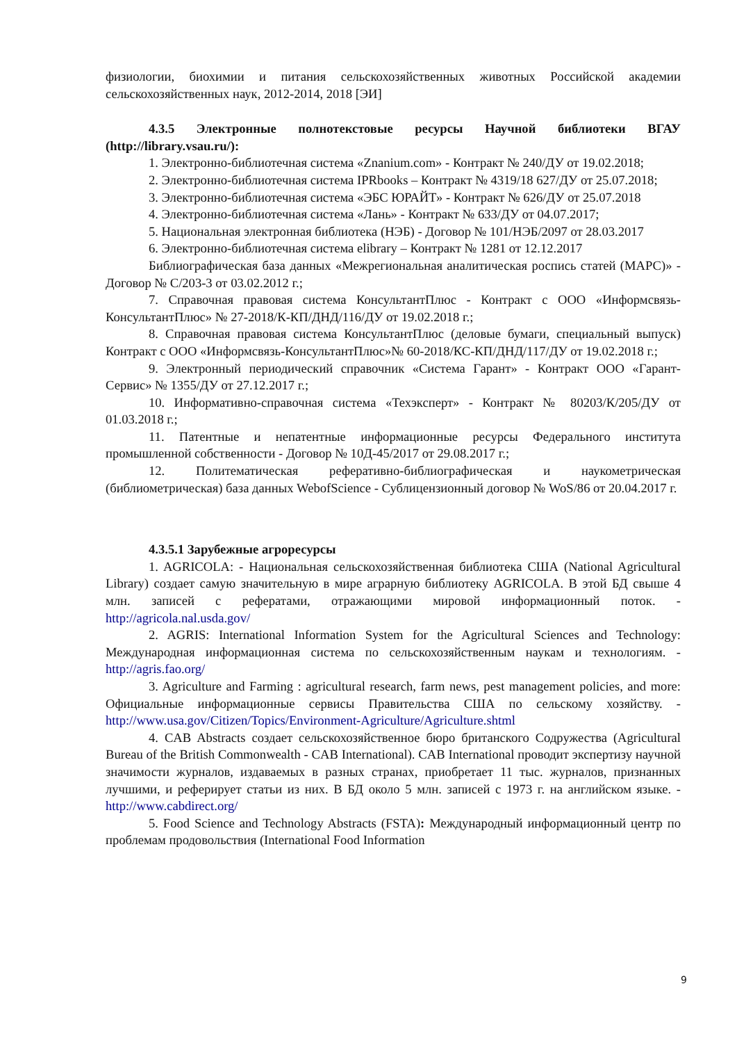физиологии, биохимии и питания сельскохозяйственных животных Российской академии сельскохозяйственных наук, 2012-2014, 2018 [ЭИ]
4.3.5 Электронные полнотекстовые ресурсы Научной библиотеки ВГАУ (http://library.vsau.ru/):
1. Электронно-библиотечная система «Znanium.com» - Контракт № 240/ДУ от 19.02.2018;
2. Электронно-библиотечная система IPRbooks – Контракт № 4319/18 627/ДУ от 25.07.2018;
3. Электронно-библиотечная система «ЭБС ЮРАЙТ» - Контракт № 626/ДУ от 25.07.2018
4. Электронно-библиотечная система «Лань» - Контракт № 633/ДУ от 04.07.2017;
5. Национальная электронная библиотека (НЭБ) - Договор № 101/НЭБ/2097 от 28.03.2017
6. Электронно-библиотечная система elibrary – Контракт № 1281 от 12.12.2017
Библиографическая база данных «Межрегиональная аналитическая роспись статей (МАРС)» - Договор № С/203-3 от 03.02.2012 г.;
7. Справочная правовая система КонсультантПлюс - Контракт с ООО «Информсвязь-КонсультантПлюс» № 27-2018/К-КП/ДНД/116/ДУ от 19.02.2018 г.;
8. Справочная правовая система КонсультантПлюс (деловые бумаги, специальный выпуск) Контракт с ООО «Информсвязь-КонсультантПлюс»№ 60-2018/КС-КП/ДНД/117/ДУ от 19.02.2018 г.;
9. Электронный периодический справочник «Система Гарант» - Контракт ООО «Гарант-Сервис» № 1355/ДУ от 27.12.2017 г.;
10. Информативно-справочная система «Техэксперт» - Контракт № 80203/К/205/ДУ от 01.03.2018 г.;
11. Патентные и непатентные информационные ресурсы Федерального института промышленной собственности - Договор № 10Д-45/2017 от 29.08.2017 г.;
12. Политематическая реферативно-библиографическая и наукометрическая (библиометрическая) база данных WebofScience - Сублицензионный договор № WoS/86 от 20.04.2017 г.
4.3.5.1 Зарубежные агроресурсы
1. AGRICOLA: - Национальная сельскохозяйственная библиотека США (National Agricultural Library) создает самую значительную в мире аграрную библиотеку AGRICOLA. В этой БД свыше 4 млн. записей с рефератами, отражающими мировой информационный поток. - http://agricola.nal.usda.gov/
2. AGRIS: International Information System for the Agricultural Sciences and Technology: Международная информационная система по сельскохозяйственным наукам и технологиям. - http://agris.fao.org/
3. Agriculture and Farming : agricultural research, farm news, pest management policies, and more: Официальные информационные сервисы Правительства США по сельскому хозяйству. - http://www.usa.gov/Citizen/Topics/Environment-Agriculture/Agriculture.shtml
4. CAB Abstracts создает сельскохозяйственное бюро британского Содружества (Agricultural Bureau of the British Commonwealth - CAB International). CAB International проводит экспертизу научной значимости журналов, издаваемых в разных странах, приобретает 11 тыс. журналов, признанных лучшими, и реферирует статьи из них. В БД около 5 млн. записей с 1973 г. на английском языке. - http://www.cabdirect.org/
5. Food Science and Technology Abstracts (FSTA): Международный информационный центр по проблемам продовольствия (International Food Information
9